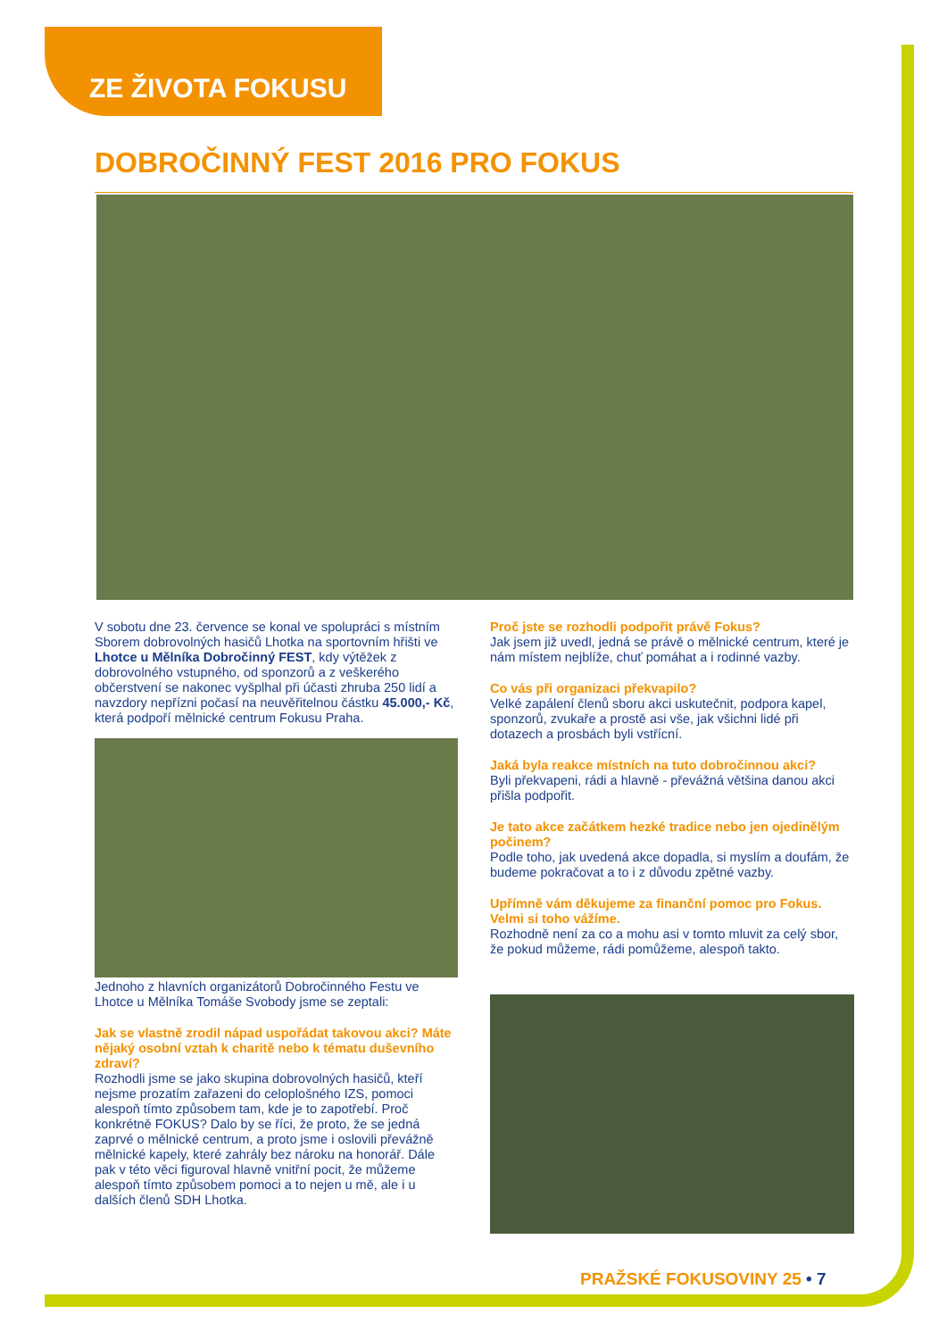ZE ŽIVOTA FOKUSU
DOBROČINNÝ FEST 2016 PRO FOKUS
V sobotu dne 23. července se konal ve spolupráci s místním Sborem dobrovolných hasičů Lhotka na sportovním hřišti ve Lhotce u Mělníka Dobročinný FEST, kdy výtěžek z dobrovolného vstupného, od sponzorů a z veškerého občerstvení se nakonec vyšplhal při účasti zhruba 250 lidí a navzdory nepřízni počasí na neuvěřitelnou částku 45.000,- Kč, která podpoří mělnické centrum Fokusu Praha.
Jednoho z hlavních organizátorů Dobročinného Festu ve Lhotce u Mělníka Tomáše Svobody jsme se zeptali:
Jak se vlastně zrodil nápad uspořádat takovou akci? Máte nějaký osobní vztah k charitě nebo k tématu duševního zdraví?
Rozhodli jsme se jako skupina dobrovolných hasičů, kteří nejsme prozatím zařazeni do celoplošného IZS, pomoci alespoň tímto způsobem tam, kde je to zapotřebí. Proč konkrétně FOKUS? Dalo by se říci, že proto, že se jedná zaprvé o mělnické centrum, a proto jsme i oslovili převážně mělnické kapely, které zahrály bez nároku na honorář. Dále pak v této věci figuroval hlavně vnitřní pocit, že můžeme alespoň tímto způsobem pomoci a to nejen u mě, ale i u dalších členů SDH Lhotka.
Proč jste se rozhodli podpořit právě Fokus?
Jak jsem již uvedl, jedná se právě o mělnické centrum, které je nám místem nejblíže, chuť pomáhat a i rodinné vazby.
Co vás při organizaci překvapilo?
Velké zapálení členů sboru akci uskutečnit, podpora kapel, sponzorů, zvukaře a prostě asi vše, jak všichni lidé při dotazech a prosbách byli vstřícní.
Jaká byla reakce místních na tuto dobročinnou akci?
Byli překvapeni, rádi a hlavně - převážná většina danou akci přišla podpořit.
Je tato akce začátkem hezké tradice nebo jen ojedinělým počinem?
Podle toho, jak uvedená akce dopadla, si myslím a doufám, že budeme pokračovat a to i z důvodu zpětné vazby.
Upřímně vám děkujeme za finanční pomoc pro Fokus. Velmi si toho vážíme.
Rozhodně není za co a mohu asi v tomto mluvit za celý sbor, že pokud můžeme, rádi pomůžeme, alespoň takto.
PRAŽSKÉ FOKUSOVINY 25 • 7